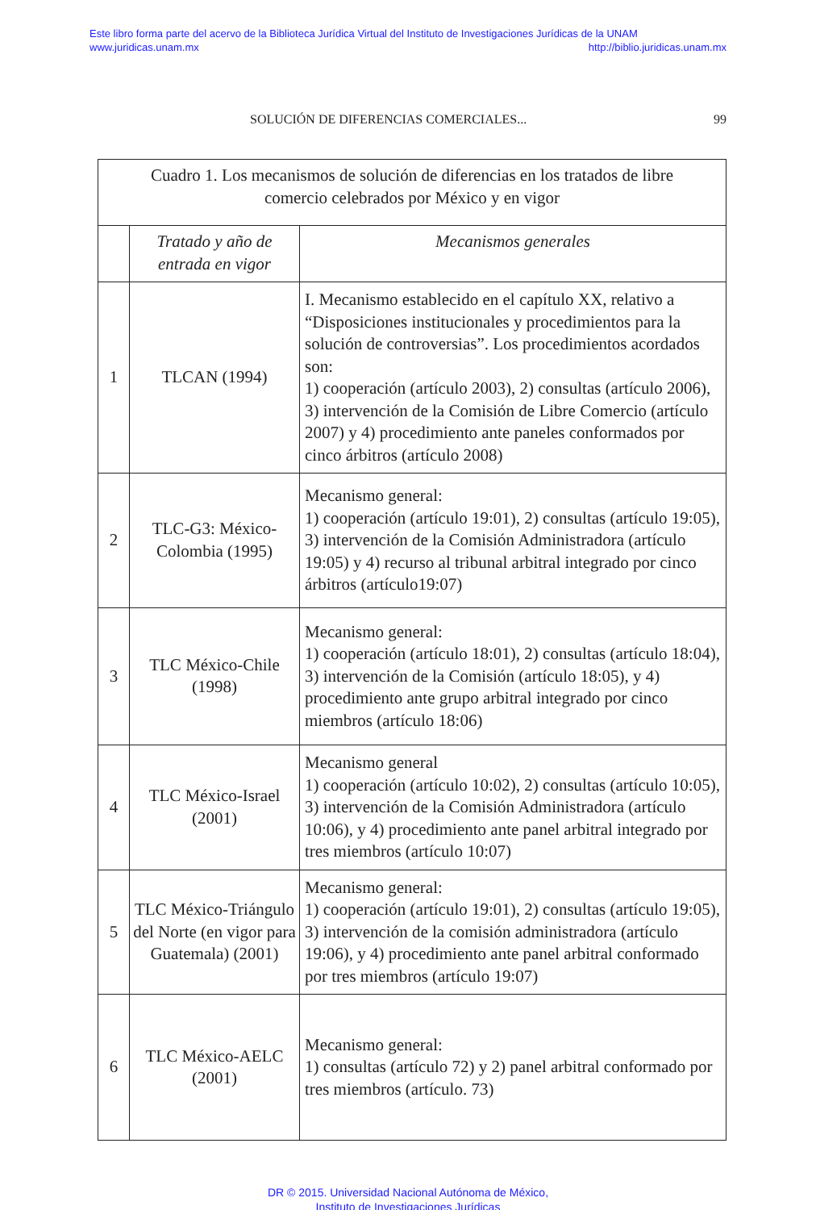Este libro forma parte del acervo de la Biblioteca Jurídica Virtual del Instituto de Investigaciones Jurídicas de la UNAM
www.juridicas.unam.mx http://biblio.juridicas.unam.mx
SOLUCIÓN DE DIFERENCIAS COMERCIALES... 99
| Cuadro 1. Los mecanismos de solución de diferencias en los tratados de libre comercio celebrados por México y en vigor | | |
| --- | --- | --- |
| | Tratado y año de entrada en vigor | Mecanismos generales |
| 1 | TLCAN (1994) | I. Mecanismo establecido en el capítulo XX, relativo a “Disposiciones institucionales y procedimientos para la solución de controversias”. Los procedimientos acordados son: 1) cooperación (artículo 2003), 2) consultas (artículo 2006), 3) intervención de la Comisión de Libre Comercio (artículo 2007) y 4) procedimiento ante paneles conformados por cinco árbitros (artículo 2008) |
| 2 | TLC-G3: México-Colombia (1995) | Mecanismo general: 1) cooperación (artículo 19:01), 2) consultas (artículo 19:05), 3) intervención de la Comisión Administradora (artículo 19:05) y 4) recurso al tribunal arbitral integrado por cinco árbitros (artículo19:07) |
| 3 | TLC México-Chile (1998) | Mecanismo general: 1) cooperación (artículo 18:01), 2) consultas (artículo 18:04), 3) intervención de la Comisión (artículo 18:05), y 4) procedimiento ante grupo arbitral integrado por cinco miembros (artículo 18:06) |
| 4 | TLC México-Israel (2001) | Mecanismo general 1) cooperación (artículo 10:02), 2) consultas (artículo 10:05), 3) intervención de la Comisión Administradora (artículo 10:06), y 4) procedimiento ante panel arbitral integrado por tres miembros (artículo 10:07) |
| 5 | TLC México-Triángulo del Norte (en vigor para Guatemala) (2001) | Mecanismo general: 1) cooperación (artículo 19:01), 2) consultas (artículo 19:05), 3) intervención de la comisión administradora (artículo 19:06), y 4) procedimiento ante panel arbitral conformado por tres miembros (artículo 19:07) |
| 6 | TLC México-AELC (2001) | Mecanismo general: 1) consultas (artículo 72) y 2) panel arbitral conformado por tres miembros (artículo. 73) |
DR © 2015. Universidad Nacional Autónoma de México,
Instituto de Investigaciones Jurídicas